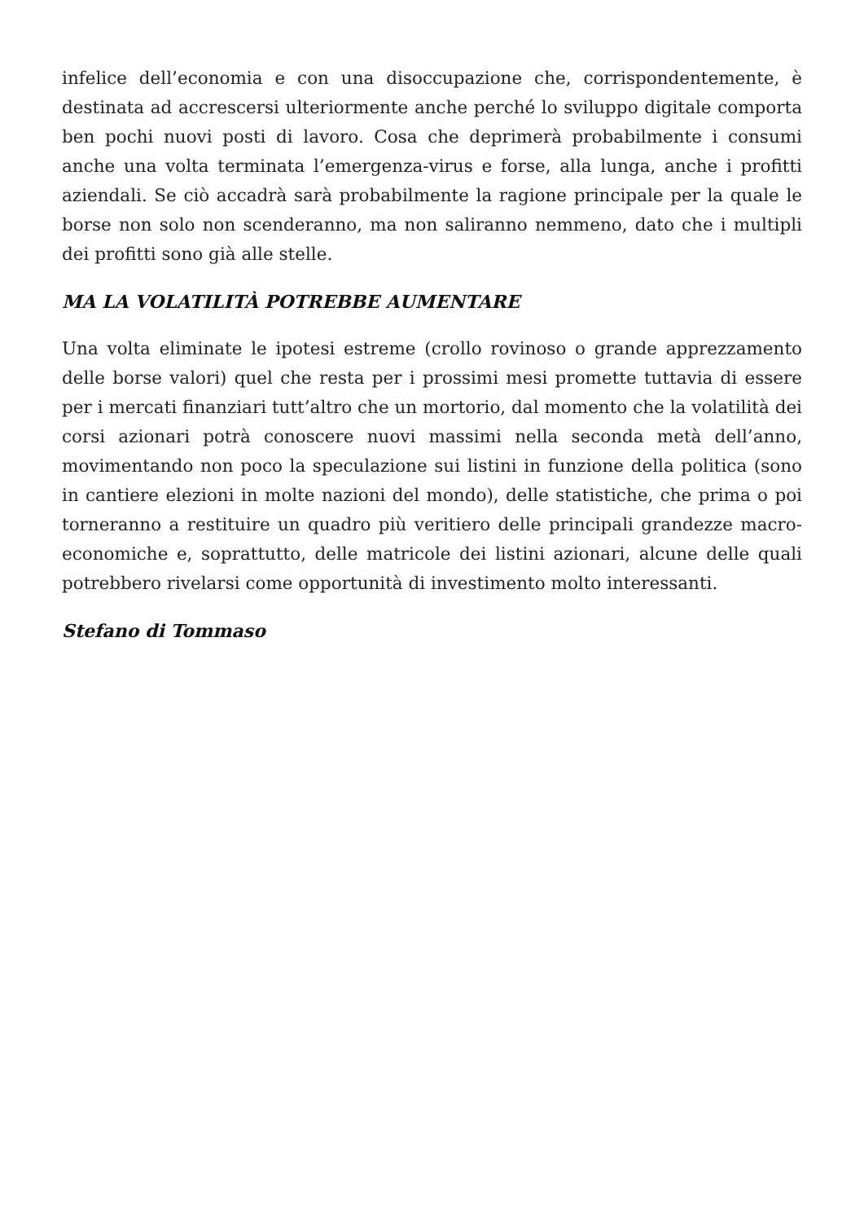infelice dell’economia e con una disoccupazione che, corrispondentemente, è destinata ad accrescersi ulteriormente anche perché lo sviluppo digitale comporta ben pochi nuovi posti di lavoro. Cosa che deprimerà probabilmente i consumi anche una volta terminata l’emergenza-virus e forse, alla lunga, anche i profitti aziendali. Se ciò accadrà sarà probabilmente la ragione principale per la quale le borse non solo non scenderanno, ma non saliranno nemmeno, dato che i multipli dei profitti sono già alle stelle.
MA LA VOLATILITÀ POTREBBE AUMENTARE
Una volta eliminate le ipotesi estreme (crollo rovinoso o grande apprezzamento delle borse valori) quel che resta per i prossimi mesi promette tuttavia di essere per i mercati finanziari tutt’altro che un mortorio, dal momento che la volatilità dei corsi azionari potrà conoscere nuovi massimi nella seconda metà dell’anno, movimentando non poco la speculazione sui listini in funzione della politica (sono in cantiere elezioni in molte nazioni del mondo), delle statistiche, che prima o poi torneranno a restituire un quadro più veritiero delle principali grandezze macro-economiche e, soprattutto, delle matricole dei listini azionari, alcune delle quali potrebbero rivelarsi come opportunità di investimento molto interessanti.
Stefano di Tommaso